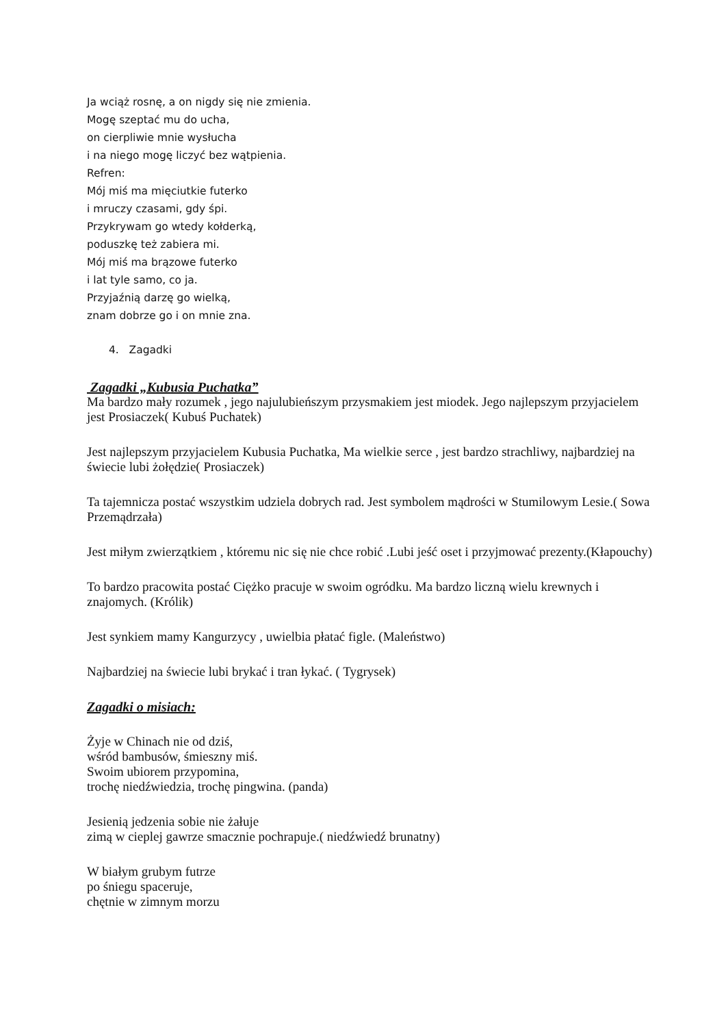Ja wciąż rosnę, a on nigdy się nie zmienia.
Mogę szeptać mu do ucha,
on cierpliwie mnie wysłucha
i na niego mogę liczyć bez wątpienia.
Refren:
Mój miś ma mięciutkie futerko
i mruczy czasami, gdy śpi.
Przykrywam go wtedy kołderką,
poduszkę też zabiera mi.
Mój miś ma brązowe futerko
i lat tyle samo, co ja.
Przyjaźnią darzę go wielką,
znam dobrze go i on mnie zna.
4. Zagadki
Zagadki „Kubusia Puchatka”
Ma bardzo mały rozumek , jego najulubieńszym przysmakiem jest miodek. Jego najlepszym przyjacielem jest Prosiaczek( Kubuś Puchatek)
Jest najlepszym przyjacielem Kubusia Puchatka, Ma wielkie serce , jest bardzo strachliwy, najbardziej na świecie lubi żołędzie( Prosiaczek)
Ta tajemnicza postać wszystkim udziela dobrych rad. Jest symbolem mądrości w Stumilowym Lesie.( Sowa Przemądrzała)
Jest miłym zwierzątkiem , któremu nic się nie chce robić .Lubi jeść oset i przyjmować prezenty.(Kłapouchy)
To bardzo pracowita postać Ciężko pracuje w swoim ogródku. Ma bardzo liczną wielu krewnych i znajomych. (Królik)
Jest synkiem mamy Kangurzycy , uwielbia płatać figle. (Maleństwo)
Najbardziej na świecie lubi brykać i tran łykać. ( Tygrysek)
Zagadki o misiach:
Żyje w Chinach nie od dziś,
wśród bambusów, śmieszny miś.
Swoim ubiorem przypomina,
trochę niedźwiedzia, trochę pingwina. (panda)
Jesienią jedzenia sobie nie żałuje
zimą w cieplej gawrze smacznie pochrapuje.( niedźwiedź brunatny)
W białym grubym futrze
po śniegu spaceruje,
chętnie w zimnym morzu